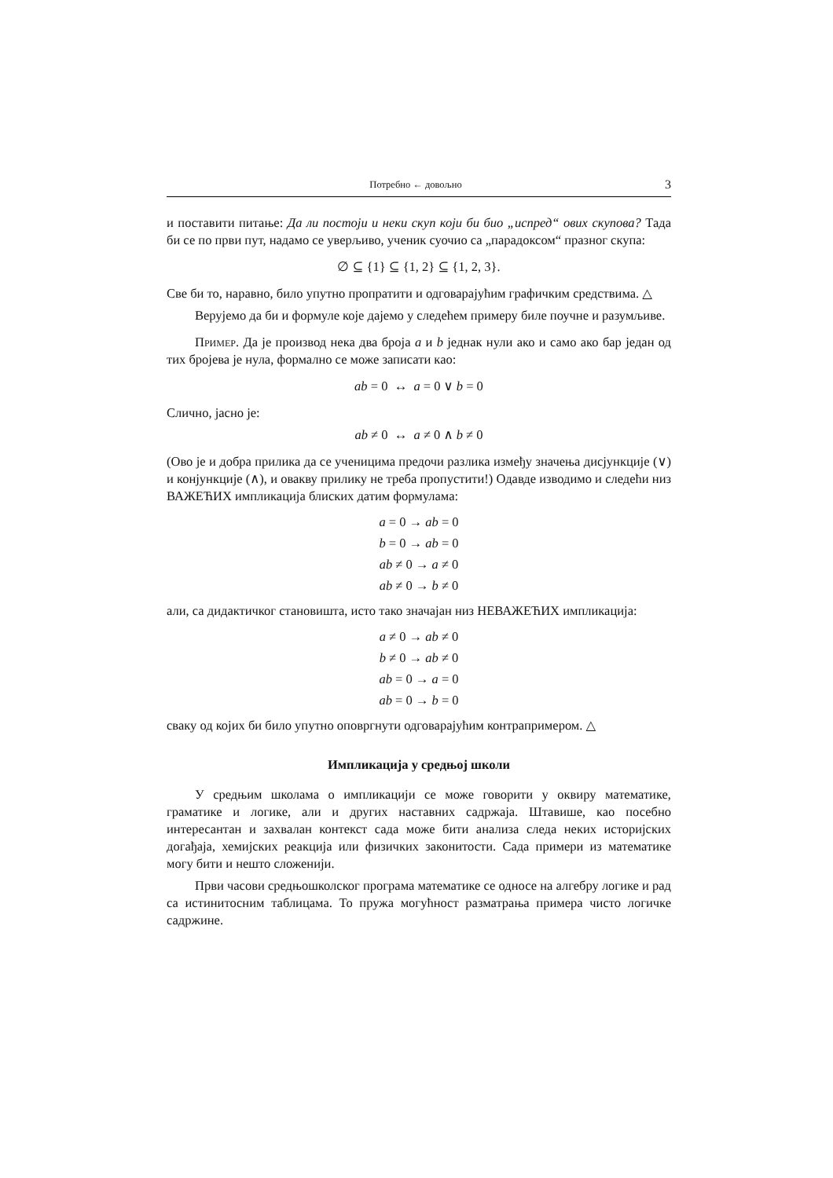Потребно ← довољно 3
и поставити питање: Да ли постоји и неки скуп који би био „испред“ ових скупова? Тада би се по први пут, надамо се уверљиво, ученик суочио са „парадоксом“ празног скупа:
∅ ⊆ {1} ⊆ {1, 2} ⊆ {1, 2, 3}.
Све би то, наравно, било упутно пропратити и одговарајућим графичким средствима. △
Верујемо да би и формуле које дајемо у следећем примеру биле поучне и разумљиве.
Пример. Да је производ нека два броја a и b једнак нули ако и само ако бар један од тих бројева је нула, формално се може записати као:
ab = 0 ↔ a = 0 ∨ b = 0
Слично, јасно је:
ab ≠ 0 ↔ a ≠ 0 ∧ b ≠ 0
(Ово је и добра прилика да се ученицима предочи разлика између значења дисјункције (∨) и конјункције (∧), и овакву прилику не треба пропустити!) Одавде изводимо и следећи низ ВАЖЕЋИХ импликација блиских датим формулама:
a = 0 → ab = 0
b = 0 → ab = 0
ab ≠ 0 → a ≠ 0
ab ≠ 0 → b ≠ 0
али, са дидактичког становишта, исто тако значајан низ НЕВАЖЕЋИХ импликација:
a ≠ 0 → ab ≠ 0
b ≠ 0 → ab ≠ 0
ab = 0 → a = 0
ab = 0 → b = 0
сваку од којих би било упутно оповргнути одговарајућим контрапримером. △
Импликација у средњој школи
У средњим школама о импликацији се може говорити у оквиру математике, граматике и логике, али и других наставних садржаја. Штавише, као посебно интересантан и захвалан контекст сада може бити анализа следа неких историјских догађаја, хемијских реакција или физичких законитости. Сада примери из математике могу бити и нешто сложенији.
Први часови средњошколског програма математике се односе на алгебру логике и рад са истинитосним таблицама. То пружа могућност разматрања примера чисто логичке садржине.